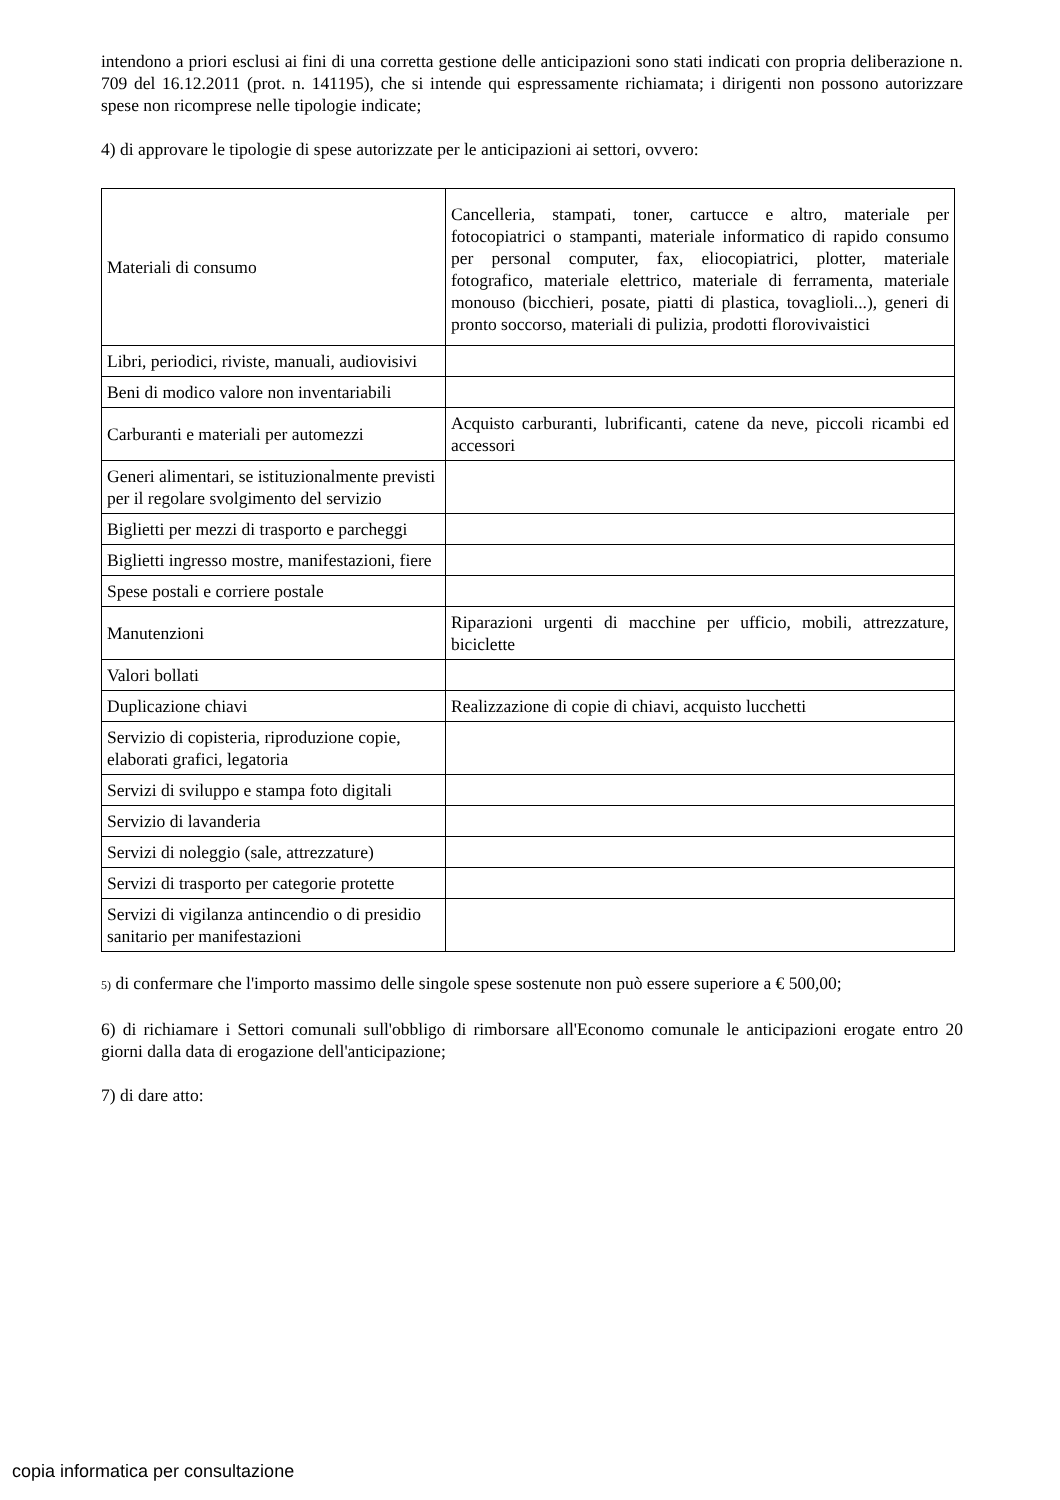intendono a priori esclusi ai fini di una corretta gestione delle anticipazioni sono stati indicati con propria deliberazione n. 709 del 16.12.2011 (prot. n. 141195), che si intende qui espressamente richiamata; i dirigenti non possono autorizzare spese non ricomprese nelle tipologie indicate;
4) di approvare le tipologie di spese autorizzate per le anticipazioni ai settori, ovvero:
| Materiali di consumo | Cancelleria, stampati, toner, cartucce e altro, materiale per fotocopiatrici o stampanti, materiale informatico di rapido consumo per personal computer, fax, eliocopiatrici, plotter, materiale fotografico, materiale elettrico, materiale di ferramenta, materiale monouso (bicchieri, posate, piatti di plastica, tovaglioli...), generi di pronto soccorso, materiali di pulizia, prodotti florovivaistici |
| Libri, periodici, riviste, manuali, audiovisivi | |
| Beni di modico valore non inventariabili | |
| Carburanti e materiali per automezzi | Acquisto carburanti, lubrificanti, catene da neve, piccoli ricambi ed accessori |
| Generi alimentari, se istituzionalmente previsti per il regolare svolgimento del servizio | |
| Biglietti per mezzi di trasporto e parcheggi | |
| Biglietti ingresso mostre, manifestazioni, fiere | |
| Spese postali e corriere postale | |
| Manutenzioni | Riparazioni urgenti di macchine per ufficio, mobili, attrezzature, biciclette |
| Valori bollati | |
| Duplicazione chiavi | Realizzazione di copie di chiavi, acquisto lucchetti |
| Servizio di copisteria, riproduzione copie, elaborati grafici, legatoria | |
| Servizi di sviluppo e stampa foto digitali | |
| Servizio di lavanderia | |
| Servizi di noleggio (sale, attrezzature) | |
| Servizi di trasporto per categorie protette | |
| Servizi di vigilanza antincendio o di presidio sanitario per manifestazioni | |
5) di confermare che l'importo massimo delle singole spese sostenute non può essere superiore a € 500,00;
6) di richiamare i Settori comunali sull'obbligo di rimborsare all'Economo comunale le anticipazioni erogate entro 20 giorni dalla data di erogazione dell'anticipazione;
7) di dare atto:
copia informatica per consultazione